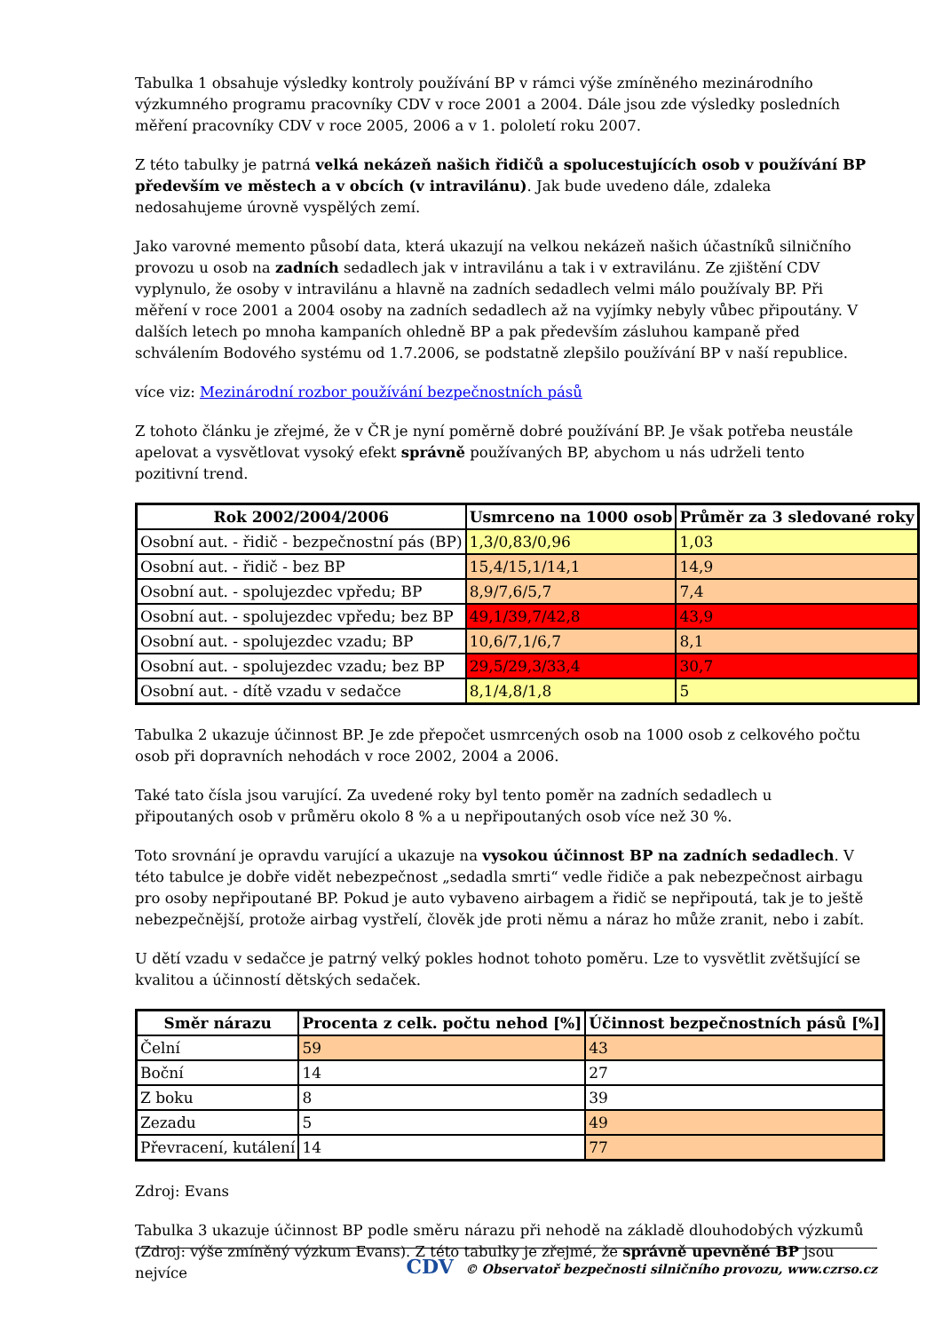Tabulka 1 obsahuje výsledky kontroly používání BP v rámci výše zmíněného mezinárodního výzkumného programu pracovníky CDV v roce 2001 a 2004. Dále jsou zde výsledky posledních měření pracovníky CDV v roce 2005, 2006 a v 1. pololetí roku 2007.
Z této tabulky je patrná velká nekázeň našich řidičů a spolucestujících osob v používání BP především ve městech a v obcích (v intravilánu). Jak bude uvedeno dále, zdaleka nedosahujeme úrovně vyspělých zemí.
Jako varovné memento působí data, která ukazují na velkou nekázeň našich účastníků silničního provozu u osob na zadních sedadlech jak v intravilánu a tak i v extravilánu. Ze zjištění CDV vyplynulo, že osoby v intravilánu a hlavně na zadních sedadlech velmi málo používaly BP. Při měření v roce 2001 a 2004 osoby na zadních sedadlech až na vyjímky nebyly vůbec připoutány. V dalších letech po mnoha kampaních ohledně BP a pak především zásluhou kampaně před schválením Bodového systému od 1.7.2006, se podstatně zlepšilo používání BP v naší republice.
více viz: Mezinárodní rozbor používání bezpečnostních pásů
Z tohoto článku je zřejmé, že v ČR je nyní poměrně dobré používání BP. Je však potřeba neustále apelovat a vysvětlovat vysoký efekt správně používaných BP, abychom u nás udrželi tento pozitivní trend.
| Rok 2002/2004/2006 | Usmrceno na 1000 osob | Průměr za 3 sledované roky |
| --- | --- | --- |
| Osobní aut. - řidič - bezpečnostní pás (BP) | 1,3/0,83/0,96 | 1,03 |
| Osobní aut. - řidič - bez BP | 15,4/15,1/14,1 | 14,9 |
| Osobní aut. - spolujezdec vpředu; BP | 8,9/7,6/5,7 | 7,4 |
| Osobní aut. - spolujezdec vpředu; bez BP | 49,1/39,7/42,8 | 43,9 |
| Osobní aut. - spolujezdec vzadu; BP | 10,6/7,1/6,7 | 8,1 |
| Osobní aut. - spolujezdec vzadu; bez BP | 29,5/29,3/33,4 | 30,7 |
| Osobní aut. - dítě vzadu v sedačce | 8,1/4,8/1,8 | 5 |
Tabulka 2 ukazuje účinnost BP. Je zde přepočet usmrcených osob na 1000 osob z celkového počtu osob při dopravních nehodách v roce 2002, 2004 a 2006.
Také tato čísla jsou varující. Za uvedené roky byl tento poměr na zadních sedadlech u připoutaných osob v průměru okolo 8 % a u nepřipoutaných osob více než 30 %.
Toto srovnání je opravdu varující a ukazuje na vysokou účinnost BP na zadních sedadlech. V této tabulce je dobře vidět nebezpečnost „sedadla smrti“ vedle řidiče a pak nebezpečnost airbagu pro osoby nepřipoutané BP. Pokud je auto vybaveno airbagem a řidič se nepřipoutá, tak je to ještě nebezpečnější, protože airbag vystřelí, člověk jde proti němu a náraz ho může zranit, nebo i zabít.
U dětí vzadu v sedačce je patrný velký pokles hodnot tohoto poměru. Lze to vysvětlit zvětšující se kvalitou a účinností dětských sedaček.
| Směr nárazu | Procenta z celk. počtu nehod [%] | Účinnost bezpečnostních pásů [%] |
| --- | --- | --- |
| Čelní | 59 | 43 |
| Boční | 14 | 27 |
| Z boku | 8 | 39 |
| Zezadu | 5 | 49 |
| Převracení, kutálení | 14 | 77 |
Zdroj: Evans
Tabulka 3 ukazuje účinnost BP podle směru nárazu při nehodě na základě dlouhodobých výzkumů (Zdroj: výše zmíněný výzkum Evans). Z této tabulky je zřejmé, že správně upevněné BP jsou nejvíce
CDV © Observatoř bezpečnosti silničního provozu, www.czrso.cz